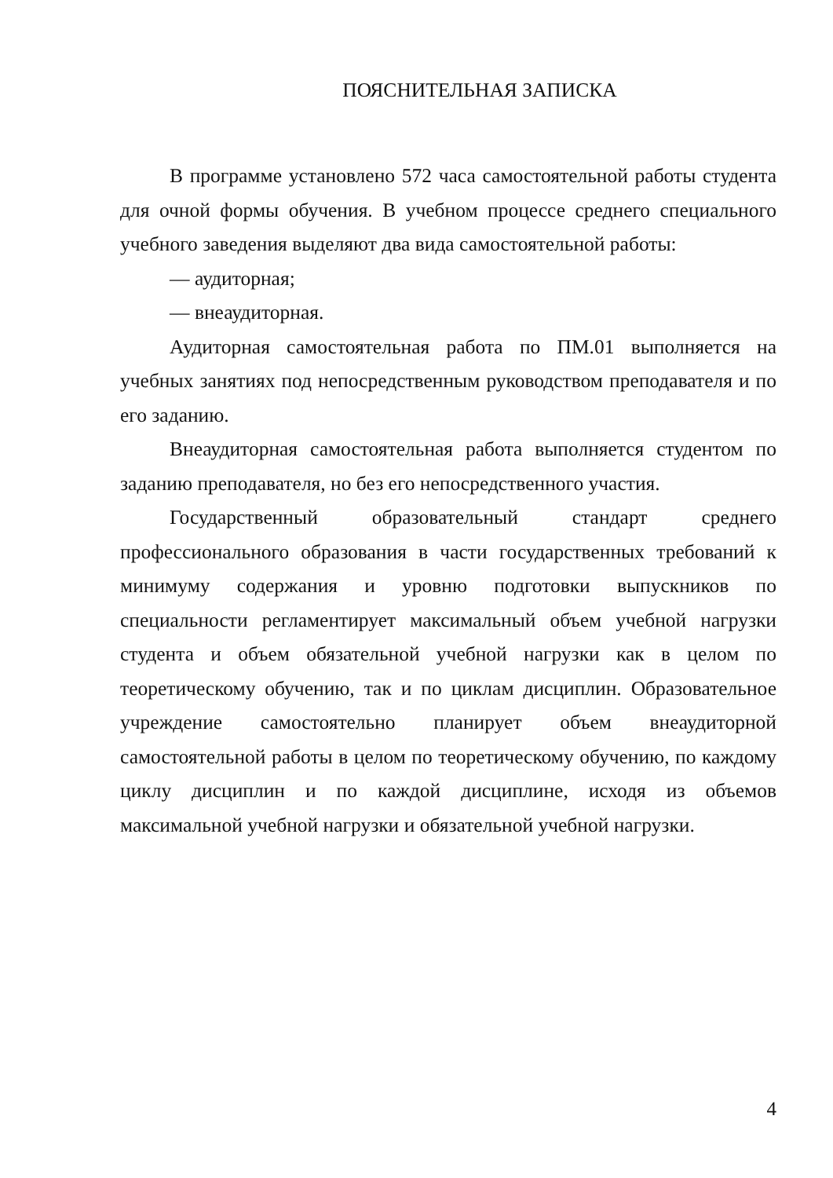ПОЯСНИТЕЛЬНАЯ ЗАПИСКА
В программе установлено 572 часа самостоятельной работы студента для очной формы обучения. В учебном процессе среднего специального учебного заведения выделяют два вида самостоятельной работы:
— аудиторная;
— внеаудиторная.
Аудиторная самостоятельная работа по ПМ.01 выполняется на учебных занятиях под непосредственным руководством преподавателя и по его заданию.
Внеаудиторная самостоятельная работа выполняется студентом по заданию преподавателя, но без его непосредственного участия.
Государственный образовательный стандарт среднего профессионального образования в части государственных требований к минимуму содержания и уровню подготовки выпускников по специальности регламентирует максимальный объем учебной нагрузки студента и объем обязательной учебной нагрузки как в целом по теоретическому обучению, так и по циклам дисциплин. Образовательное учреждение самостоятельно планирует объем внеаудиторной самостоятельной работы в целом по теоретическому обучению, по каждому циклу дисциплин и по каждой дисциплине, исходя из объемов максимальной учебной нагрузки и обязательной учебной нагрузки.
4